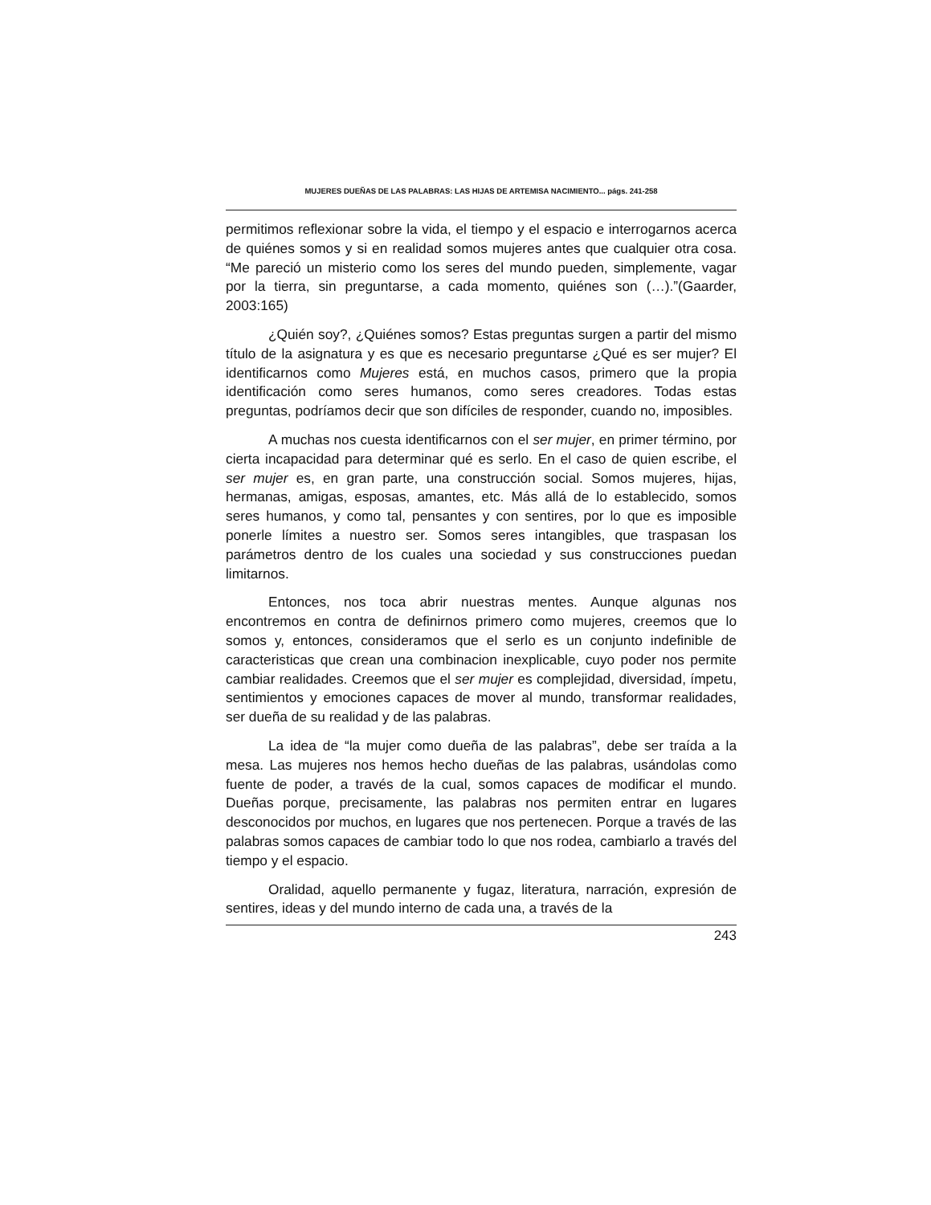MUJERES DUEÑAS DE LAS PALABRAS: LAS HIJAS DE ARTEMISA NACIMIENTO... págs. 241-258
permitimos reflexionar sobre la vida, el tiempo y el espacio e interrogarnos acerca de quiénes somos y si en realidad somos mujeres antes que cualquier otra cosa. “Me pareció un misterio como los seres del mundo pueden, simplemente, vagar por la tierra, sin preguntarse, a cada momento, quiénes son (…).”(Gaarder, 2003:165)
¿Quién soy?, ¿Quiénes somos? Estas preguntas surgen a partir del mismo título de la asignatura y es que es necesario preguntarse ¿Qué es ser mujer? El identificarnos como Mujeres está, en muchos casos, primero que la propia identificación como seres humanos, como seres creadores. Todas estas preguntas, podríamos decir que son difíciles de responder, cuando no, imposibles.
A muchas nos cuesta identificarnos con el ser mujer, en primer término, por cierta incapacidad para determinar qué es serlo. En el caso de quien escribe, el ser mujer es, en gran parte, una construcción social. Somos mujeres, hijas, hermanas, amigas, esposas, amantes, etc. Más allá de lo establecido, somos seres humanos, y como tal, pensantes y con sentires, por lo que es imposible ponerle límites a nuestro ser. Somos seres intangibles, que traspasan los parámetros dentro de los cuales una sociedad y sus construcciones puedan limitarnos.
Entonces, nos toca abrir nuestras mentes. Aunque algunas nos encontremos en contra de definirnos primero como mujeres, creemos que lo somos y, entonces, consideramos que el serlo es un conjunto indefinible de caracteristicas que crean una combinacion inexplicable, cuyo poder nos permite cambiar realidades. Creemos que el ser mujer es complejidad, diversidad, ímpetu, sentimientos y emociones capaces de mover al mundo, transformar realidades, ser dueña de su realidad y de las palabras.
La idea de “la mujer como dueña de las palabras”, debe ser traída a la mesa. Las mujeres nos hemos hecho dueñas de las palabras, usándolas como fuente de poder, a través de la cual, somos capaces de modificar el mundo. Dueñas porque, precisamente, las palabras nos permiten entrar en lugares desconocidos por muchos, en lugares que nos pertenecen. Porque a través de las palabras somos capaces de cambiar todo lo que nos rodea, cambiarlo a través del tiempo y el espacio.
Oralidad, aquello permanente y fugaz, literatura, narración, expresión de sentires, ideas y del mundo interno de cada una, a través de la
243